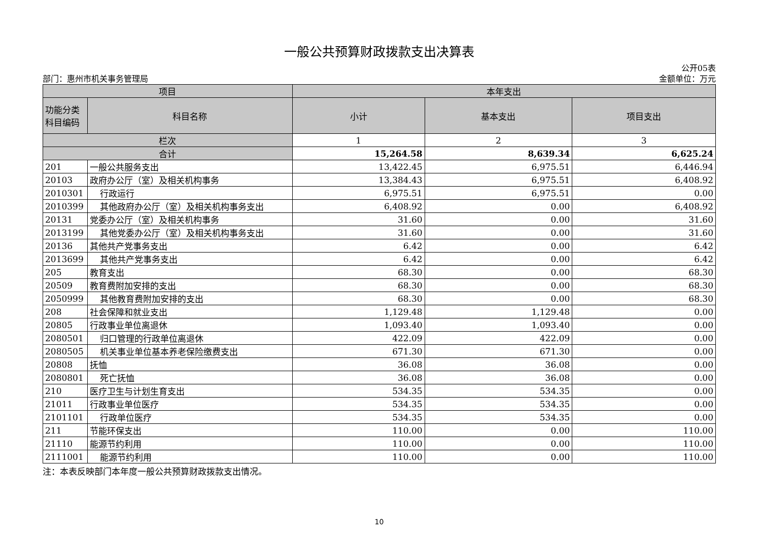一般公共预算财政拨款支出决算表
部门：惠州市机关事务管理局
公开05表
金额单位：万元
| 项目 | | 本年支出 | | |
| --- | --- | --- | --- | --- |
| 功能分类 科目编码 | 科目名称 | 小计 | 基本支出 | 项目支出 |
| 栏次 | | 1 | 2 | 3 |
| 合计 | | 15,264.58 | 8,639.34 | 6,625.24 |
| 201 | 一般公共服务支出 | 13,422.45 | 6,975.51 | 6,446.94 |
| 20103 | 政府办公厅（室）及相关机构事务 | 13,384.43 | 6,975.51 | 6,408.92 |
| 2010301 | 行政运行 | 6,975.51 | 6,975.51 | 0.00 |
| 2010399 | 其他政府办公厅（室）及相关机构事务支出 | 6,408.92 | 0.00 | 6,408.92 |
| 20131 | 党委办公厅（室）及相关机构事务 | 31.60 | 0.00 | 31.60 |
| 2013199 | 其他党委办公厅（室）及相关机构事务支出 | 31.60 | 0.00 | 31.60 |
| 20136 | 其他共产党事务支出 | 6.42 | 0.00 | 6.42 |
| 2013699 | 其他共产党事务支出 | 6.42 | 0.00 | 6.42 |
| 205 | 教育支出 | 68.30 | 0.00 | 68.30 |
| 20509 | 教育费附加安排的支出 | 68.30 | 0.00 | 68.30 |
| 2050999 | 其他教育费附加安排的支出 | 68.30 | 0.00 | 68.30 |
| 208 | 社会保障和就业支出 | 1,129.48 | 1,129.48 | 0.00 |
| 20805 | 行政事业单位离退休 | 1,093.40 | 1,093.40 | 0.00 |
| 2080501 | 归口管理的行政单位离退休 | 422.09 | 422.09 | 0.00 |
| 2080505 | 机关事业单位基本养老保险缴费支出 | 671.30 | 671.30 | 0.00 |
| 20808 | 抚恤 | 36.08 | 36.08 | 0.00 |
| 2080801 | 死亡抚恤 | 36.08 | 36.08 | 0.00 |
| 210 | 医疗卫生与计划生育支出 | 534.35 | 534.35 | 0.00 |
| 21011 | 行政事业单位医疗 | 534.35 | 534.35 | 0.00 |
| 2101101 | 行政单位医疗 | 534.35 | 534.35 | 0.00 |
| 211 | 节能环保支出 | 110.00 | 0.00 | 110.00 |
| 21110 | 能源节约利用 | 110.00 | 0.00 | 110.00 |
| 2111001 | 能源节约利用 | 110.00 | 0.00 | 110.00 |
注：本表反映部门本年度一般公共预算财政拨款支出情况。
10